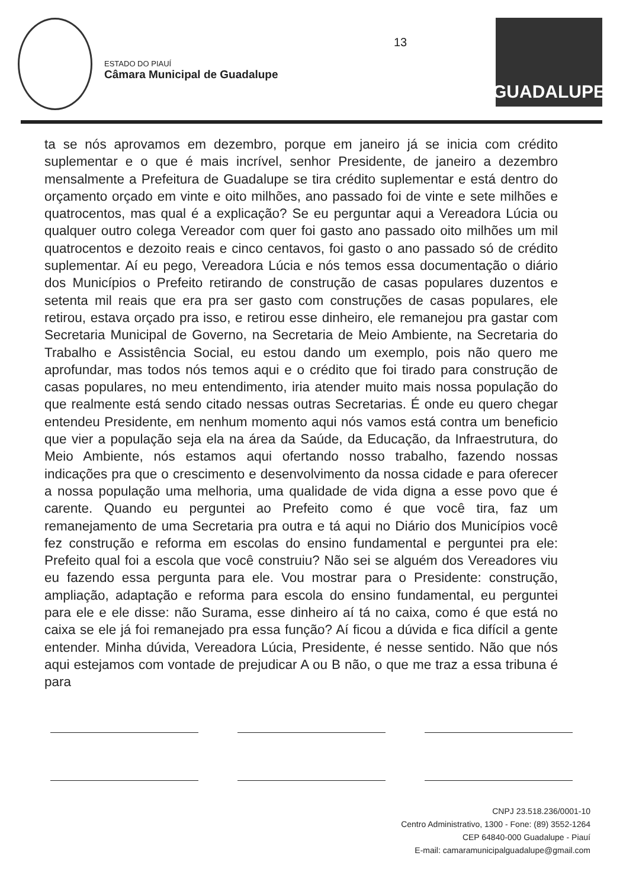ESTADO DO PIAUÍ
Câmara Municipal de Guadalupe
13
GUADALUPE
ta se nós aprovamos em dezembro, porque em janeiro já se inicia com crédito suplementar e o que é mais incrível, senhor Presidente, de janeiro a dezembro mensalmente a Prefeitura de Guadalupe se tira crédito suplementar e está dentro do orçamento orçado em vinte e oito milhões, ano passado foi de vinte e sete milhões e quatrocentos, mas qual é a explicação? Se eu perguntar aqui a Vereadora Lúcia ou qualquer outro colega Vereador com quer foi gasto ano passado oito milhões um mil quatrocentos e dezoito reais e cinco centavos, foi gasto o ano passado só de crédito suplementar. Aí eu pego, Vereadora Lúcia e nós temos essa documentação o diário dos Municípios o Prefeito retirando de construção de casas populares duzentos e setenta mil reais que era pra ser gasto com construções de casas populares, ele retirou, estava orçado pra isso, e retirou esse dinheiro, ele remanejou pra gastar com Secretaria Municipal de Governo, na Secretaria de Meio Ambiente, na Secretaria do Trabalho e Assistência Social, eu estou dando um exemplo, pois não quero me aprofundar, mas todos nós temos aqui e o crédito que foi tirado para construção de casas populares, no meu entendimento, iria atender muito mais nossa população do que realmente está sendo citado nessas outras Secretarias. É onde eu quero chegar entendeu Presidente, em nenhum momento aqui nós vamos está contra um beneficio que vier a população seja ela na área da Saúde, da Educação, da Infraestrutura, do Meio Ambiente, nós estamos aqui ofertando nosso trabalho, fazendo nossas indicações pra que o crescimento e desenvolvimento da nossa cidade e para oferecer a nossa população uma melhoria, uma qualidade de vida digna a esse povo que é carente. Quando eu perguntei ao Prefeito como é que você tira, faz um remanejamento de uma Secretaria pra outra e tá aqui no Diário dos Municípios você fez construção e reforma em escolas do ensino fundamental e perguntei pra ele: Prefeito qual foi a escola que você construiu? Não sei se alguém dos Vereadores viu eu fazendo essa pergunta para ele. Vou mostrar para o Presidente: construção, ampliação, adaptação e reforma para escola do ensino fundamental, eu perguntei para ele e ele disse: não Surama, esse dinheiro aí tá no caixa, como é que está no caixa se ele já foi remanejado pra essa função? Aí ficou a dúvida e fica difícil a gente entender. Minha dúvida, Vereadora Lúcia, Presidente, é nesse sentido. Não que nós aqui estejamos com vontade de prejudicar A ou B não, o que me traz a essa tribuna é para
CNPJ 23.518.236/0001-10
Centro Administrativo, 1300 - Fone: (89) 3552-1264
CEP 64840-000 Guadalupe - Piauí
E-mail: camaramunicipalguadalupe@gmail.com